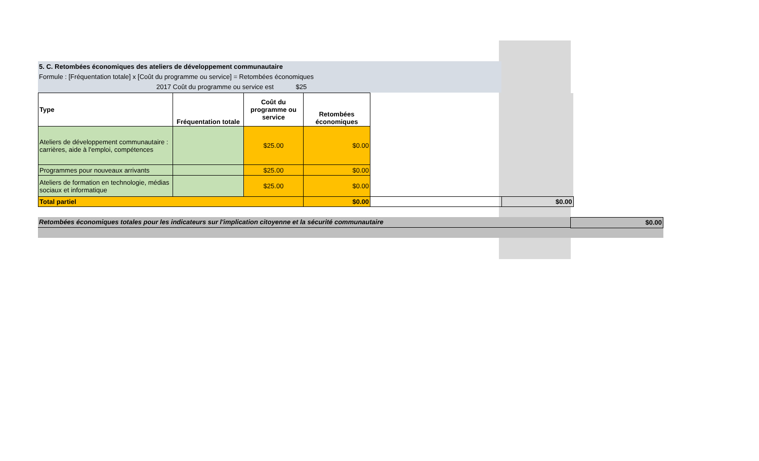5. C. Retombées économiques des ateliers de développement communautaire
Formule : [Fréquentation totale] x [Coût du programme ou service] = Retombées économiques
2017 Coût du programme ou service est $25
| Type | Fréquentation totale | Coût du programme ou service | Retombées économiques | | |
| Ateliers de développement communautaire : carrières, aide à l'emploi, compétences | | $25.00 | $0.00 | | |
| Programmes pour nouveaux arrivants | | $25.00 | $0.00 | | |
| Ateliers de formation en technologie, médias sociaux et informatique | | $25.00 | $0.00 | | |
| Total partiel | | | $0.00 | | $0.00 |
Retombées économiques totales pour les indicateurs sur l'implication citoyenne et la sécurité communautaire $0.00